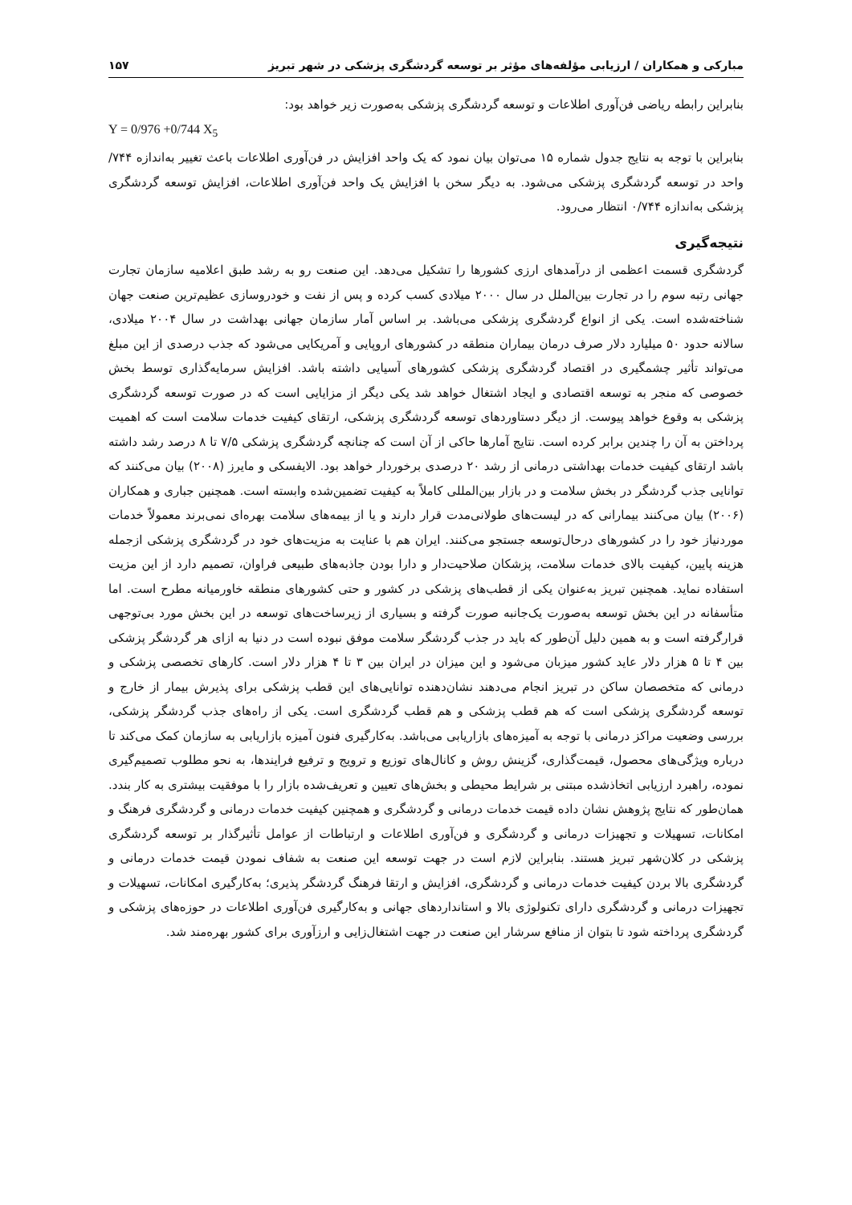مبارکی و همکاران / ارزیابی مؤلفه‌های مؤثر بر توسعه گردشگری پزشکی در شهر تبریز ۱۵۷
بنابراین رابطه ریاضی فن‌آوری اطلاعات و توسعه گردشگری پزشکی به‌صورت زیر خواهد بود:
Y = 0/976 +0/744 X<sub>5</sub>
بنابراین با توجه به نتایج جدول شماره ۱۵ می‌توان بیان نمود که یک واحد افزایش در فن‌آوری اطلاعات باعث تغییر به‌اندازه ۷۴۴/ واحد در توسعه گردشگری پزشکی می‌شود. به دیگر سخن با افزایش یک واحد فن‌آوری اطلاعات، افزایش توسعه گردشگری پزشکی به‌اندازه ۰/۷۴۴ انتظار می‌رود.
نتیجه‌گیری
گردشگری قسمت اعظمی از درآمدهای ارزی کشورها را تشکیل می‌دهد. این صنعت رو به رشد طبق اعلامیه سازمان تجارت جهانی رتبه سوم را در تجارت بین‌الملل در سال ۲۰۰۰ میلادی کسب کرده و پس از نفت و خودروسازی عظیم‌ترین صنعت جهان شناخته‌شده است. یکی از انواع گردشگری پزشکی می‌باشد. بر اساس آمار سازمان جهانی بهداشت در سال ۲۰۰۴ میلادی، سالانه حدود ۵۰ میلیارد دلار صرف درمان بیماران منطقه در کشورهای اروپایی و آمریکایی می‌شود که جذب درصدی از این مبلغ می‌تواند تأثیر چشمگیری در اقتصاد گردشگری پزشکی کشورهای آسیایی داشته باشد. افزایش سرمایه‌گذاری توسط بخش خصوصی که منجر به توسعه اقتصادی و ایجاد اشتغال خواهد شد یکی دیگر از مزایایی است که در صورت توسعه گردشگری پزشکی به وقوع خواهد پیوست. از دیگر دستاوردهای توسعه گردشگری پزشکی، ارتقای کیفیت خدمات سلامت است که اهمیت پرداختن به آن را چندین برابر کرده است. نتایج آمارها حاکی از آن است که چنانچه گردشگری پزشکی ۷/۵ تا ۸ درصد رشد داشته باشد ارتقای کیفیت خدمات بهداشتی درمانی از رشد ۲۰ درصدی برخوردار خواهد بود. الایفسکی و مایرز (۲۰۰۸) بیان می‌کنند که توانایی جذب گردشگر در بخش سلامت و در بازار بین‌المللی کاملاً به کیفیت تضمین‌شده وابسته است. همچنین جباری و همکاران (۲۰۰۶) بیان می‌کنند بیمارانی که در لیست‌های طولانی‌مدت قرار دارند و یا از بیمه‌های سلامت بهره‌ای نمی‌برند معمولاً خدمات موردنیاز خود را در کشورهای درحال‌توسعه جستجو می‌کنند. ایران هم با عنایت به مزیت‌های خود در گردشگری پزشکی ازجمله هزینه پایین، کیفیت بالای خدمات سلامت، پزشکان صلاحیت‌دار و دارا بودن جاذبه‌های طبیعی فراوان، تصمیم دارد از این مزیت استفاده نماید. همچنین تبریز به‌عنوان یکی از قطب‌های پزشکی در کشور و حتی کشورهای منطقه خاورمیانه مطرح است. اما متأسفانه در این بخش توسعه به‌صورت یک‌جانبه صورت گرفته و بسیاری از زیرساخت‌های توسعه در این بخش مورد بی‌توجهی قرارگرفته است و به همین دلیل آن‌طور که باید در جذب گردشگر سلامت موفق نبوده است در دنیا به ازای هر گردشگر پزشکی بین ۴ تا ۵ هزار دلار عاید کشور میزبان می‌شود و این میزان در ایران بین ۳ تا ۴ هزار دلار است. کارهای تخصصی پزشکی و درمانی که متخصصان ساکن در تبریز انجام می‌دهند نشان‌دهنده توانایی‌های این قطب پزشکی برای پذیرش بیمار از خارج و توسعه گردشگری پزشکی است که هم قطب پزشکی و هم قطب گردشگری است. یکی از راه‌های جذب گردشگر پزشکی، بررسی وضعیت مراکز درمانی با توجه به آمیزه‌های بازاریابی می‌باشد. به‌کارگیری فنون آمیزه بازاریابی به سازمان کمک می‌کند تا درباره ویژگی‌های محصول، قیمت‌گذاری، گزینش روش و کانال‌های توزیع و ترویج و ترفیع فرایندها، به نحو مطلوب تصمیم‌گیری نموده، راهبرد ارزیابی اتخاذشده مبتنی بر شرایط محیطی و بخش‌های تعیین و تعریف‌شده بازار را با موفقیت بیشتری به کار بندد. همان‌طور که نتایج پژوهش نشان داده قیمت خدمات درمانی و گردشگری و همچنین کیفیت خدمات درمانی و گردشگری فرهنگ و امکانات، تسهیلات و تجهیزات درمانی و گردشگری و فن‌آوری اطلاعات و ارتباطات از عوامل تأثیرگذار بر توسعه گردشگری پزشکی در کلان‌شهر تبریز هستند. بنابراین لازم است در جهت توسعه این صنعت به شفاف نمودن قیمت خدمات درمانی و گردشگری بالا بردن کیفیت خدمات درمانی و گردشگری، افزایش و ارتقا فرهنگ گردشگر پذیری؛ به‌کارگیری امکانات، تسهیلات و تجهیزات درمانی و گردشگری دارای تکنولوژی بالا و استانداردهای جهانی و به‌کارگیری فن‌آوری اطلاعات در حوزه‌های پزشکی و گردشگری پرداخته شود تا بتوان از منافع سرشار این صنعت در جهت اشتغال‌زایی و ارزآوری برای کشور بهره‌مند شد.